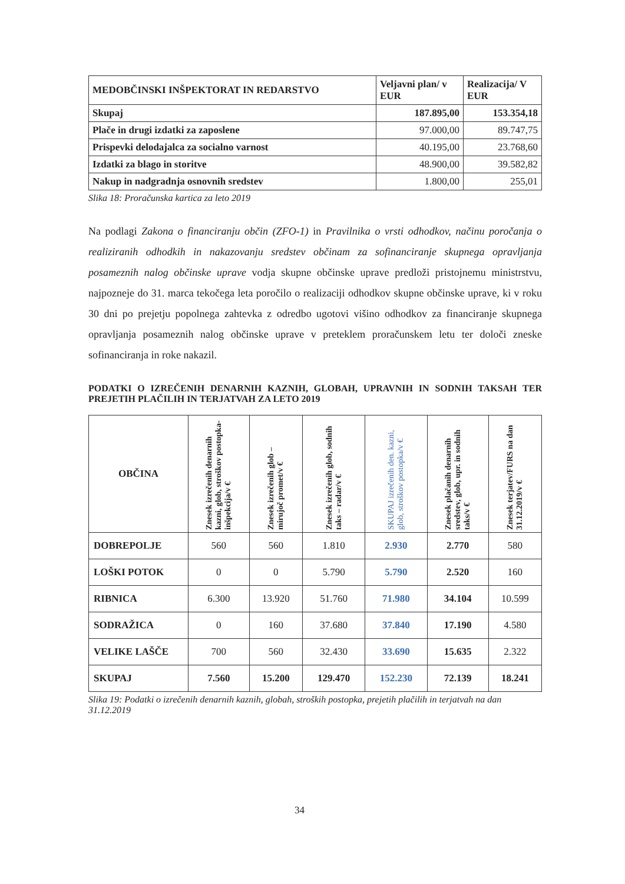| MEDOBČINSKI INŠPEKTORAT IN REDARSTVO | Veljavni plan/ v EUR | Realizacija/ V EUR |
| --- | --- | --- |
| Skupaj | 187.895,00 | 153.354,18 |
| Plače in drugi izdatki za zaposlene | 97.000,00 | 89.747,75 |
| Prispevki delodajalca za socialno varnost | 40.195,00 | 23.768,60 |
| Izdatki za blago in storitve | 48.900,00 | 39.582,82 |
| Nakup in nadgradnja osnovnih sredstev | 1.800,00 | 255,01 |
Slika 18: Proračunska kartica za leto 2019
Na podlagi Zakona o financiranju občin (ZFO-1) in Pravilnika o vrsti odhodkov, načinu poročanja o realiziranih odhodkih in nakazovanju sredstev občinam za sofinanciranje skupnega opravljanja posameznih nalog občinske uprave vodja skupne občinske uprave predloži pristojnemu ministrstvu, najpozneje do 31. marca tekočega leta poročilo o realizaciji odhodkov skupne občinske uprave, ki v roku 30 dni po prejetju popolnega zahtevka z odredbo ugotovi višino odhodkov za financiranje skupnega opravljanja posameznih nalog občinske uprave v preteklem proračunskem letu ter določi zneske sofinanciranja in roke nakazil.
PODATKI O IZREČENIH DENARNIH KAZNIH, GLOBAH, UPRAVNIH IN SODNIH TAKSAH TER PREJETIH PLAČILIH IN TERJATVAH ZA LETO 2019
| OBČINA | Znesek izrečenih denarnih kazni, glob, stroškov postopka- inšpekcija/v € | Znesek izrečenih glob – mirujoč promet/v € | Znesek izrečenih glob, sodnih taks – radar/v € | SKUPAJ izrečenih den. kazni, glob, stroškov postopka/v € | Znesek plačanih denarnih sredstev, glob, upr. in sodnih taks/v € | Znesek terjatev/FURS na dan 31.12.2019/v € |
| --- | --- | --- | --- | --- | --- | --- |
| DOBREPOLJE | 560 | 560 | 1.810 | 2.930 | 2.770 | 580 |
| LOŠKI POTOK | 0 | 0 | 5.790 | 5.790 | 2.520 | 160 |
| RIBNICA | 6.300 | 13.920 | 51.760 | 71.980 | 34.104 | 10.599 |
| SODRAŽICA | 0 | 160 | 37.680 | 37.840 | 17.190 | 4.580 |
| VELIKE LAŠČE | 700 | 560 | 32.430 | 33.690 | 15.635 | 2.322 |
| SKUPAJ | 7.560 | 15.200 | 129.470 | 152.230 | 72.139 | 18.241 |
Slika 19: Podatki o izrečenih denarnih kaznih, globah, stroških postopka, prejetih plačilih in terjatvah na dan 31.12.2019
34